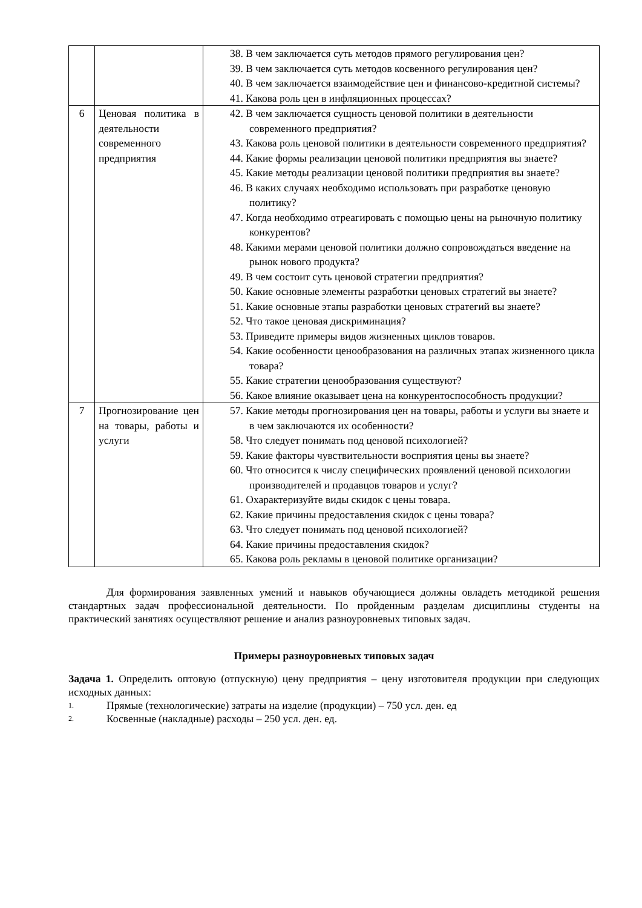| | | 38. В чем заключается суть методов прямого регулирования цен? 39. В чем заключается суть методов косвенного регулирования цен? 40. В чем заключается взаимодействие цен и финансово-кредитной системы? 41. Какова роль цен в инфляционных процессах? |
| 6 | Ценовая политика в деятельности современного предприятия | 42. В чем заключается сущность ценовой политики в деятельности современного предприятия? 43. Какова роль ценовой политики в деятельности современного предприятия? 44. Какие формы реализации ценовой политики предприятия вы знаете? 45. Какие методы реализации ценовой политики предприятия вы знаете? 46. В каких случаях необходимо использовать при разработке ценовую политику? 47. Когда необходимо отреагировать с помощью цены на рыночную политику конкурентов? 48. Какими мерами ценовой политики должно сопровождаться введение на рынок нового продукта? 49. В чем состоит суть ценовой стратегии предприятия? 50. Какие основные элементы разработки ценовых стратегий вы знаете? 51. Какие основные этапы разработки ценовых стратегий вы знаете? 52. Что такое ценовая дискриминация? 53. Приведите примеры видов жизненных циклов товаров. 54. Какие особенности ценообразования на различных этапах жизненного цикла товара? 55. Какие стратегии ценообразования существуют? 56. Какое влияние оказывает цена на конкурентоспособность продукции? |
| 7 | Прогнозирование цен на товары, работы и услуги | 57. Какие методы прогнозирования цен на товары, работы и услуги вы знаете и в чем заключаются их особенности? 58. Что следует понимать под ценовой психологией? 59. Какие факторы чувствительности восприятия цены вы знаете? 60. Что относится к числу специфических проявлений ценовой психологии производителей и продавцов товаров и услуг? 61. Охарактеризуйте виды скидок с цены товара. 62. Какие причины предоставления скидок с цены товара? 63. Что следует понимать под ценовой психологией? 64. Какие причины предоставления скидок? 65. Какова роль рекламы в ценовой политике организации? |
Для формирования заявленных умений и навыков обучающиеся должны овладеть методикой решения стандартных задач профессиональной деятельности. По пройденным разделам дисциплины студенты на практический занятиях осуществляют решение и анализ разноуровневых типовых задач.
Примеры разноуровневых типовых задач
Задача 1. Определить оптовую (отпускную) цену предприятия – цену изготовителя продукции при следующих исходных данных:
1. Прямые (технологические) затраты на изделие (продукции) – 750 усл. ден. ед
2. Косвенные (накладные) расходы – 250 усл. ден. ед.